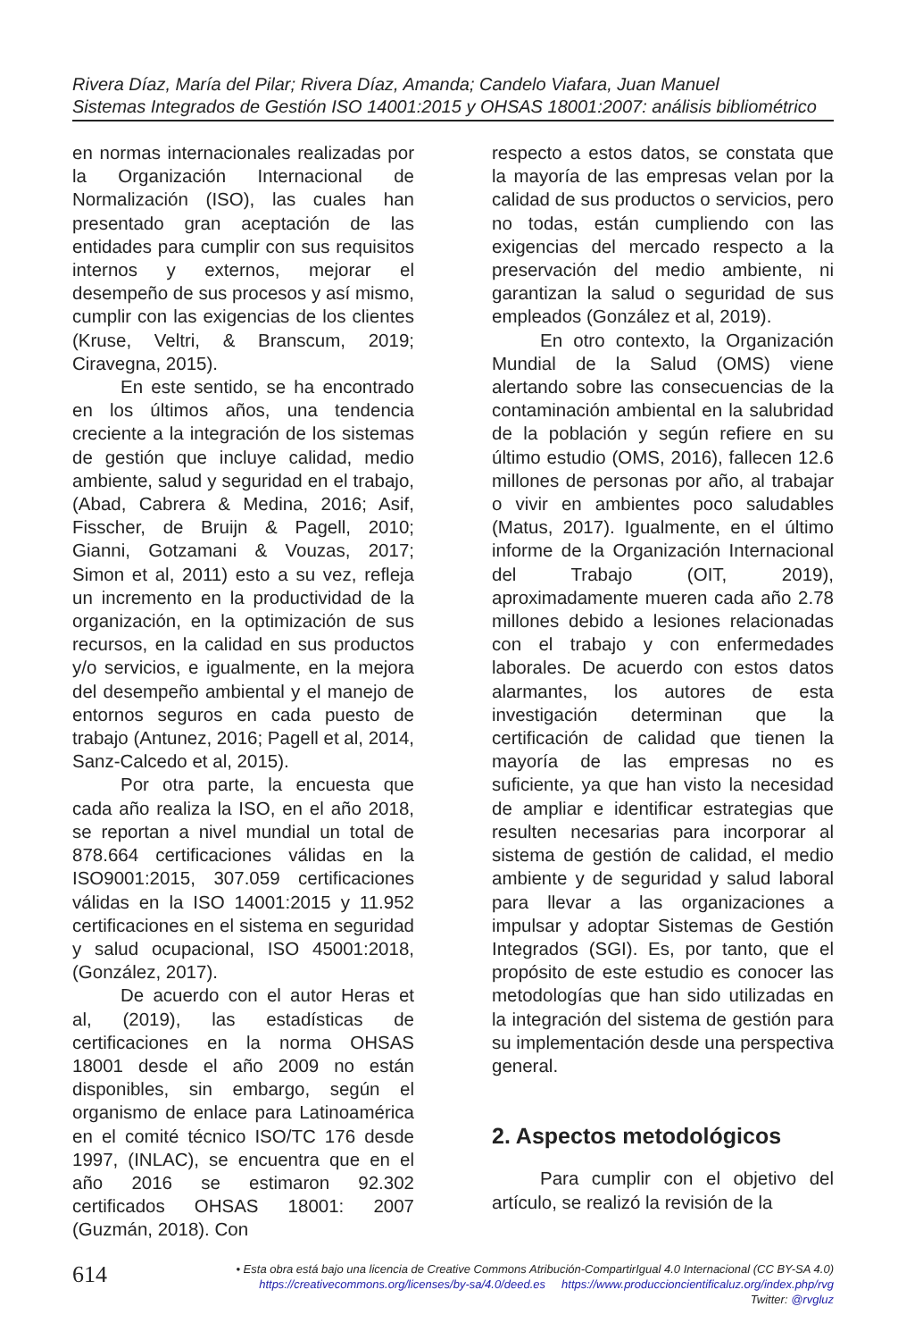Rivera Díaz, María del Pilar; Rivera Díaz, Amanda; Candelo Viafara, Juan Manuel
Sistemas Integrados de Gestión ISO 14001:2015 y OHSAS 18001:2007: análisis bibliométrico
en normas internacionales realizadas por la Organización Internacional de Normalización (ISO), las cuales han presentado gran aceptación de las entidades para cumplir con sus requisitos internos y externos, mejorar el desempeño de sus procesos y así mismo, cumplir con las exigencias de los clientes (Kruse, Veltri, & Branscum, 2019; Ciravegna, 2015).
En este sentido, se ha encontrado en los últimos años, una tendencia creciente a la integración de los sistemas de gestión que incluye calidad, medio ambiente, salud y seguridad en el trabajo, (Abad, Cabrera & Medina, 2016; Asif, Fisscher, de Bruijn & Pagell, 2010; Gianni, Gotzamani & Vouzas, 2017; Simon et al, 2011) esto a su vez, refleja un incremento en la productividad de la organización, en la optimización de sus recursos, en la calidad en sus productos y/o servicios, e igualmente, en la mejora del desempeño ambiental y el manejo de entornos seguros en cada puesto de trabajo (Antunez, 2016; Pagell et al, 2014, Sanz-Calcedo et al, 2015).
Por otra parte, la encuesta que cada año realiza la ISO, en el año 2018, se reportan a nivel mundial un total de 878.664 certificaciones válidas en la ISO9001:2015, 307.059 certificaciones válidas en la ISO 14001:2015 y 11.952 certificaciones en el sistema en seguridad y salud ocupacional, ISO 45001:2018, (González, 2017).
De acuerdo con el autor Heras et al, (2019), las estadísticas de certificaciones en la norma OHSAS 18001 desde el año 2009 no están disponibles, sin embargo, según el organismo de enlace para Latinoamérica en el comité técnico ISO/TC 176 desde 1997, (INLAC), se encuentra que en el año 2016 se estimaron 92.302 certificados OHSAS 18001: 2007 (Guzmán, 2018). Con
respecto a estos datos, se constata que la mayoría de las empresas velan por la calidad de sus productos o servicios, pero no todas, están cumpliendo con las exigencias del mercado respecto a la preservación del medio ambiente, ni garantizan la salud o seguridad de sus empleados (González et al, 2019).
En otro contexto, la Organización Mundial de la Salud (OMS) viene alertando sobre las consecuencias de la contaminación ambiental en la salubridad de la población y según refiere en su último estudio (OMS, 2016), fallecen 12.6 millones de personas por año, al trabajar o vivir en ambientes poco saludables (Matus, 2017). Igualmente, en el último informe de la Organización Internacional del Trabajo (OIT, 2019), aproximadamente mueren cada año 2.78 millones debido a lesiones relacionadas con el trabajo y con enfermedades laborales. De acuerdo con estos datos alarmantes, los autores de esta investigación determinan que la certificación de calidad que tienen la mayoría de las empresas no es suficiente, ya que han visto la necesidad de ampliar e identificar estrategias que resulten necesarias para incorporar al sistema de gestión de calidad, el medio ambiente y de seguridad y salud laboral para llevar a las organizaciones a impulsar y adoptar Sistemas de Gestión Integrados (SGI). Es, por tanto, que el propósito de este estudio es conocer las metodologías que han sido utilizadas en la integración del sistema de gestión para su implementación desde una perspectiva general.
2. Aspectos metodológicos
Para cumplir con el objetivo del artículo, se realizó la revisión de la
614
• Esta obra está bajo una licencia de Creative Commons Atribución-CompartirIgual 4.0 Internacional (CC BY-SA 4.0)
https://creativecommons.org/licenses/by-sa/4.0/deed.es https://www.produccioncientificaluz.org/index.php/rvg
Twitter: @rvgluz